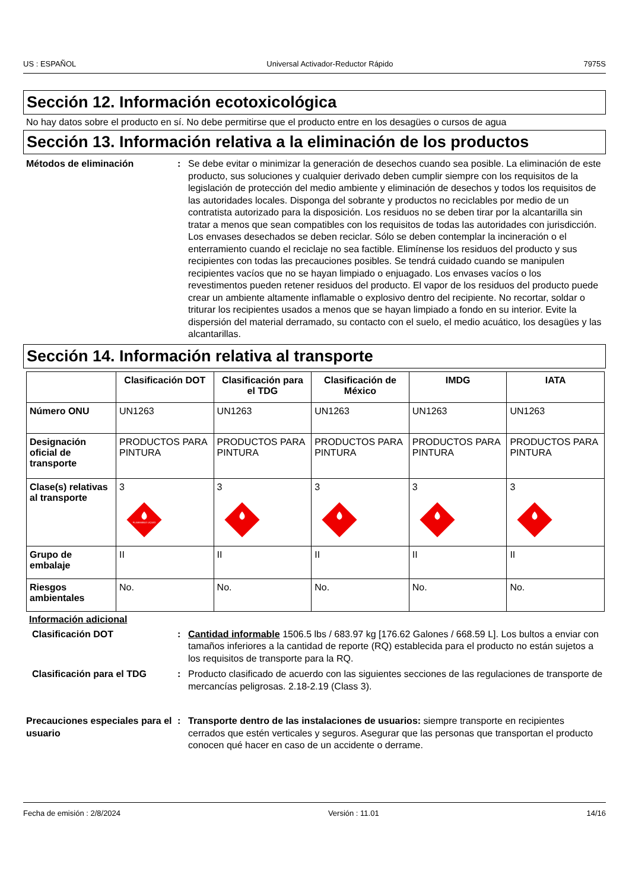US : ESPAÑOL Universal Activador-Reductor Rápido 7975S
Sección 12. Información ecotoxicológica
No hay datos sobre el producto en sí. No debe permitirse que el producto entre en los desagües o cursos de agua
Sección 13. Información relativa a la eliminación de los productos
Métodos de eliminación : Se debe evitar o minimizar la generación de desechos cuando sea posible. La eliminación de este producto, sus soluciones y cualquier derivado deben cumplir siempre con los requisitos de la legislación de protección del medio ambiente y eliminación de desechos y todos los requisitos de las autoridades locales. Disponga del sobrante y productos no reciclables por medio de un contratista autorizado para la disposición. Los residuos no se deben tirar por la alcantarilla sin tratar a menos que sean compatibles con los requisitos de todas las autoridades con jurisdicción. Los envases desechados se deben reciclar. Sólo se deben contemplar la incineración o el enterramiento cuando el reciclaje no sea factible. Elimínense los residuos del producto y sus recipientes con todas las precauciones posibles. Se tendrá cuidado cuando se manipulen recipientes vacíos que no se hayan limpiado o enjuagado. Los envases vacíos o los revestimentos pueden retener residuos del producto. El vapor de los residuos del producto puede crear un ambiente altamente inflamable o explosivo dentro del recipiente. No recortar, soldar o triturar los recipientes usados a menos que se hayan limpiado a fondo en su interior. Evite la dispersión del material derramado, su contacto con el suelo, el medio acuático, los desagües y las alcantarillas.
Sección 14. Información relativa al transporte
| | Clasificación DOT | Clasificación para el TDG | Clasificación de México | IMDG | IATA |
| --- | --- | --- | --- | --- | --- |
| Número ONU | UN1263 | UN1263 | UN1263 | UN1263 | UN1263 |
| Designación oficial de transporte | PRODUCTOS PARA PINTURA | PRODUCTOS PARA PINTURA | PRODUCTOS PARA PINTURA | PRODUCTOS PARA PINTURA | PRODUCTOS PARA PINTURA |
| Clase(s) relativas al transporte | 3 FLAMMABLE LIQUID | 3 | 3 | 3 | 3 |
| Grupo de embalaje | II | II | II | II | II |
| Riesgos ambientales | No. | No. | No. | No. | No. |
Información adicional
Clasificación DOT : Cantidad informable 1506.5 lbs / 683.97 kg [176.62 Galones / 668.59 L]. Los bultos a enviar con tamaños inferiores a la cantidad de reporte (RQ) establecida para el producto no están sujetos a los requisitos de transporte para la RQ.
Clasificación para el TDG : Producto clasificado de acuerdo con las siguientes secciones de las regulaciones de transporte de mercancías peligrosas. 2.18-2.19 (Class 3).
Precauciones especiales para el usuario
: Transporte dentro de las instalaciones de usuarios: siempre transporte en recipientes cerrados que estén verticales y seguros. Asegurar que las personas que transportan el producto conocen qué hacer en caso de un accidente o derrame.
Fecha de emisión : 2/8/2024 Versión : 11.01 14/16